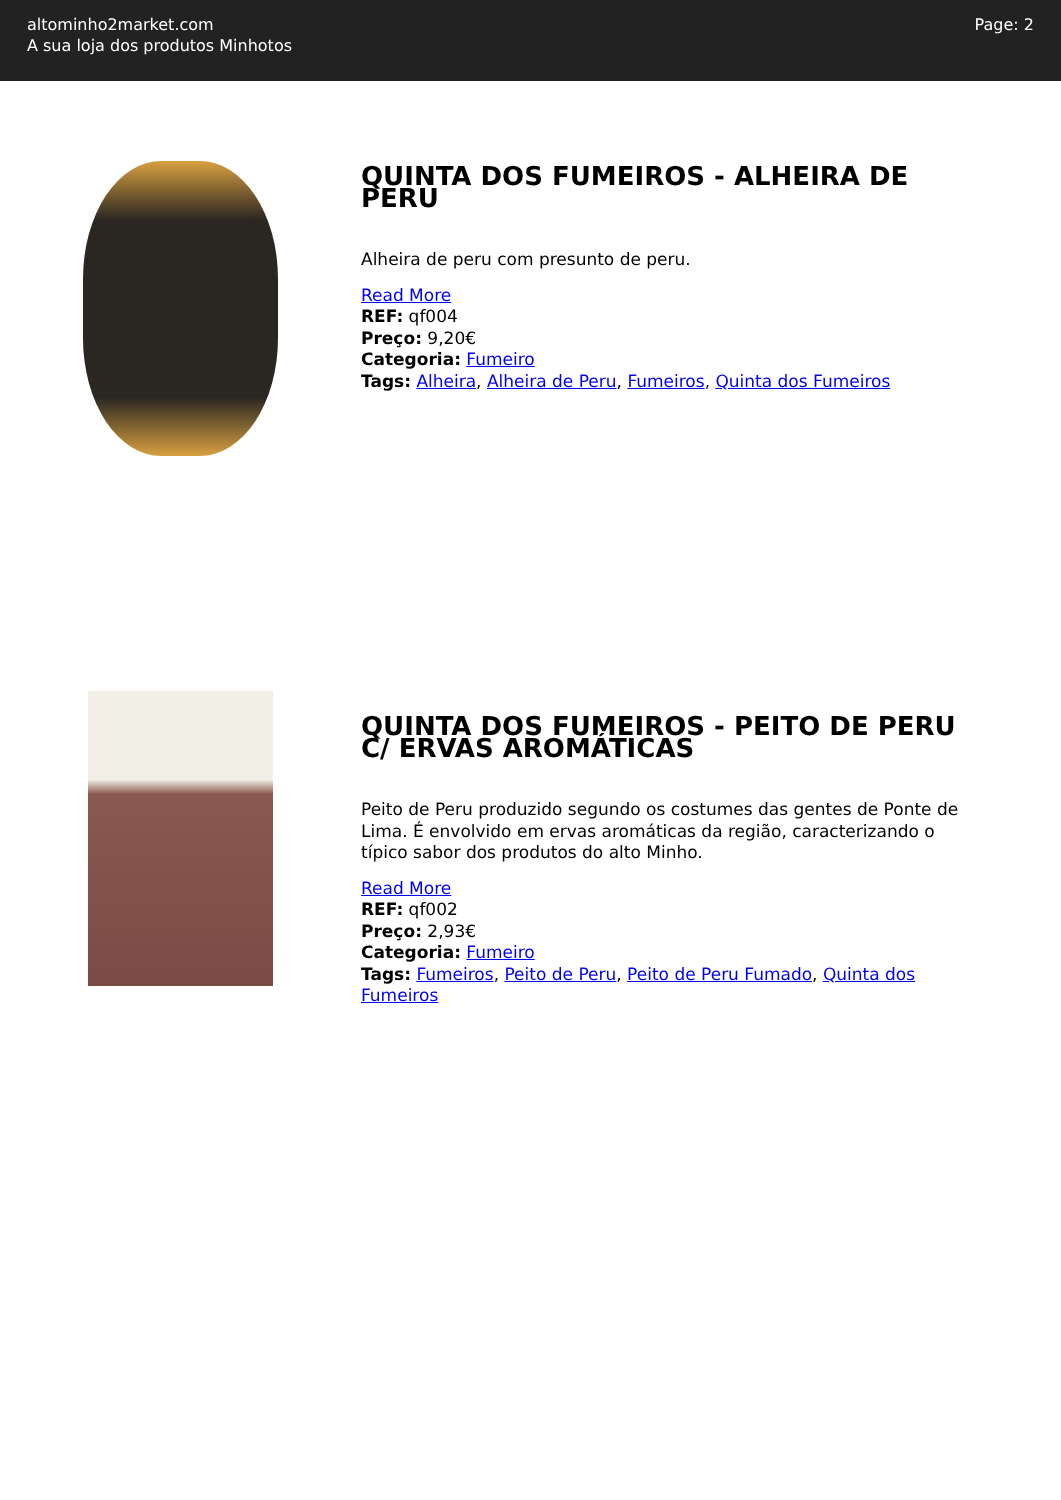altominho2market.com
A sua loja dos produtos Minhotos
Page: 2
QUINTA DOS FUMEIROS - ALHEIRA DE PERU
Alheira de peru com presunto de peru.
Read More
REF: qf004
Preço: 9,20€
Categoria: Fumeiro
Tags: Alheira, Alheira de Peru, Fumeiros, Quinta dos Fumeiros
QUINTA DOS FUMEIROS - PEITO DE PERU C/ ERVAS AROMÁTICAS
Peito de Peru produzido segundo os costumes das gentes de Ponte de Lima. É envolvido em ervas aromáticas da região, caracterizando o típico sabor dos produtos do alto Minho.
Read More
REF: qf002
Preço: 2,93€
Categoria: Fumeiro
Tags: Fumeiros, Peito de Peru, Peito de Peru Fumado, Quinta dos Fumeiros